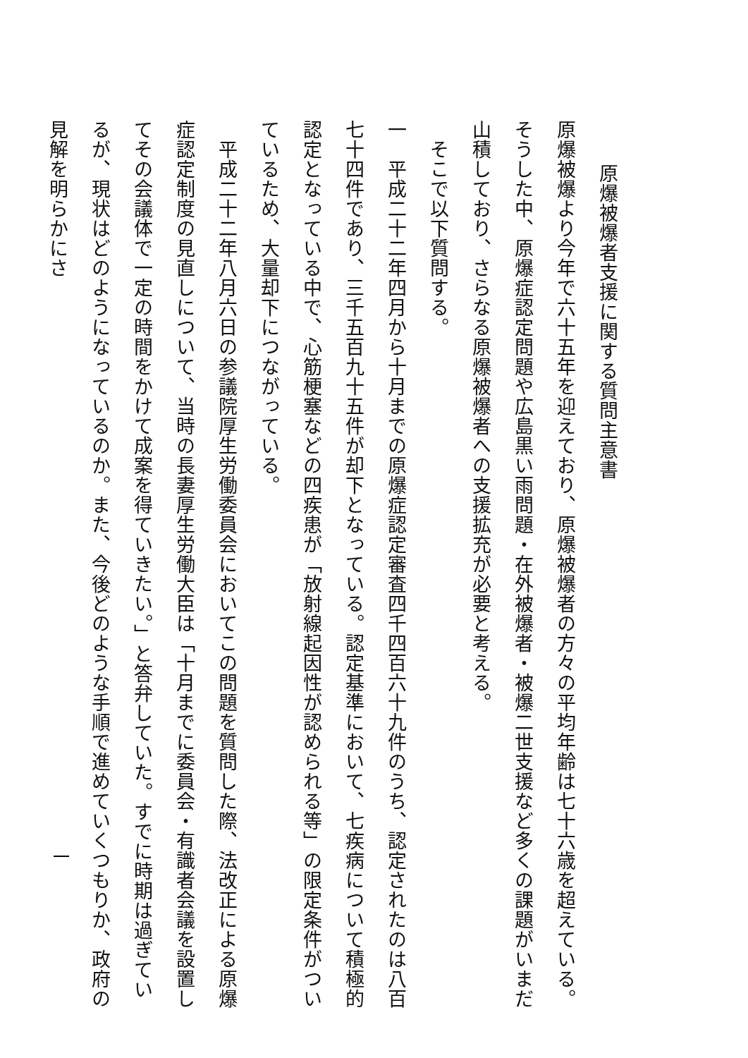原爆被爆者支援に関する質問主意書
原爆被爆より今年で六十五年を迎えており、原爆被爆者の方々の平均年齢は七十六歳を超えている。そうした中、原爆症認定問題や広島黒い雨問題・在外被爆者・被爆二世支援など多くの課題がいまだ山積しており、さらなる原爆被爆者への支援拡充が必要と考える。
　そこで以下質問する。
一　平成二十二年四月から十月までの原爆症認定審査四千四百六十九件のうち、認定されたのは八百七十四件であり、三千五百九十五件が却下となっている。認定基準において、七疾病について積極的認定となっている中で、心筋梗塞などの四疾患が「放射線起因性が認められる等」の限定条件がついているため、大量却下につながっている。
　平成二十二年八月六日の参議院厚生労働委員会においてこの問題を質問した際、法改正による原爆症認定制度の見直しについて、当時の長妻厚生労働大臣は「十月までに委員会・有識者会議を設置してその会議体で一定の時間をかけて成案を得ていきたい。」と答弁していた。すでに時期は過ぎているが、現状はどのようになっているのか。また、今後どのような手順で進めていくつもりか、政府の見解を明らかにさ
一